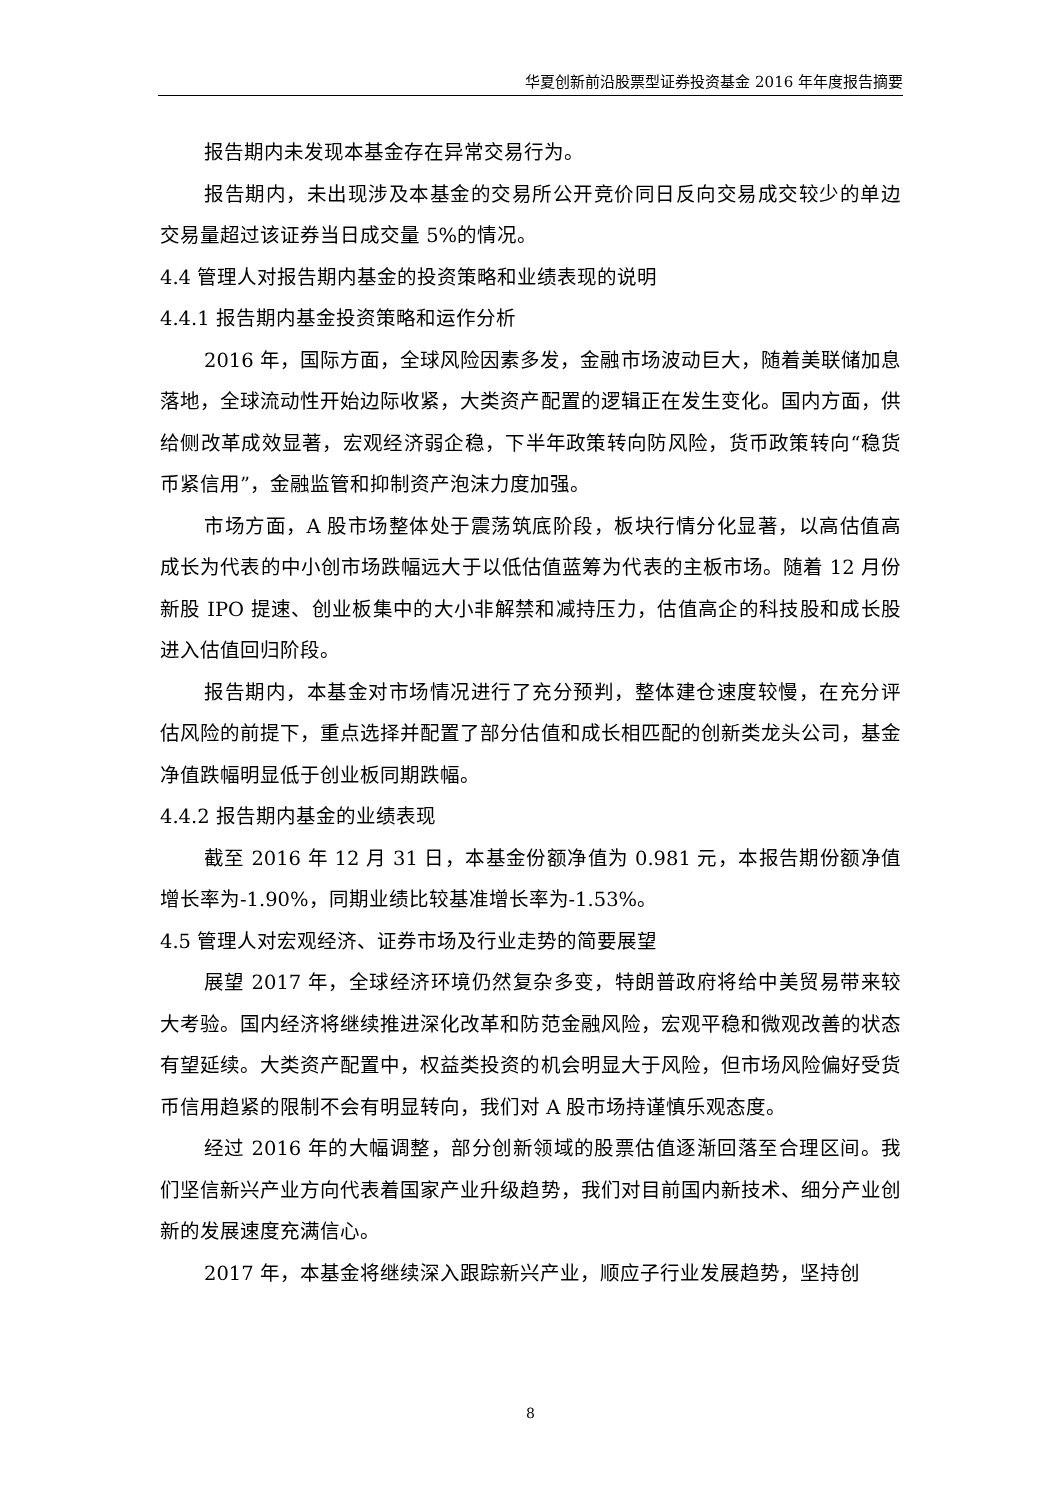华夏创新前沿股票型证券投资基金 2016 年年度报告摘要
报告期内未发现本基金存在异常交易行为。
报告期内，未出现涉及本基金的交易所公开竞价同日反向交易成交较少的单边交易量超过该证券当日成交量 5%的情况。
4.4 管理人对报告期内基金的投资策略和业绩表现的说明
4.4.1 报告期内基金投资策略和运作分析
2016 年，国际方面，全球风险因素多发，金融市场波动巨大，随着美联储加息落地，全球流动性开始边际收紧，大类资产配置的逻辑正在发生变化。国内方面，供给侧改革成效显著，宏观经济弱企稳，下半年政策转向防风险，货币政策转向“稳货币紧信用”，金融监管和抑制资产泡沫力度加强。
市场方面，A 股市场整体处于震荡筑底阶段，板块行情分化显著，以高估值高成长为代表的中小创市场跌幅远大于以低估值蓝筹为代表的主板市场。随着 12 月份新股 IPO 提速、创业板集中的大小非解禁和减持压力，估值高企的科技股和成长股进入估值回归阶段。
报告期内，本基金对市场情况进行了充分预判，整体建仓速度较慢，在充分评估风险的前提下，重点选择并配置了部分估值和成长相匹配的创新类龙头公司，基金净值跌幅明显低于创业板同期跌幅。
4.4.2 报告期内基金的业绩表现
截至 2016 年 12 月 31 日，本基金份额净值为 0.981 元，本报告期份额净值增长率为-1.90%，同期业绩比较基准增长率为-1.53%。
4.5 管理人对宏观经济、证券市场及行业走势的简要展望
展望 2017 年，全球经济环境仍然复杂多变，特朗普政府将给中美贸易带来较大考验。国内经济将继续推进深化改革和防范金融风险，宏观平稳和微观改善的状态有望延续。大类资产配置中，权益类投资的机会明显大于风险，但市场风险偏好受货币信用趋紧的限制不会有明显转向，我们对 A 股市场持谨慎乐观态度。
经过 2016 年的大幅调整，部分创新领域的股票估值逐渐回落至合理区间。我们坚信新兴产业方向代表着国家产业升级趋势，我们对目前国内新技术、细分产业创新的发展速度充满信心。
2017 年，本基金将继续深入跟踪新兴产业，顺应子行业发展趋势，坚持创
8